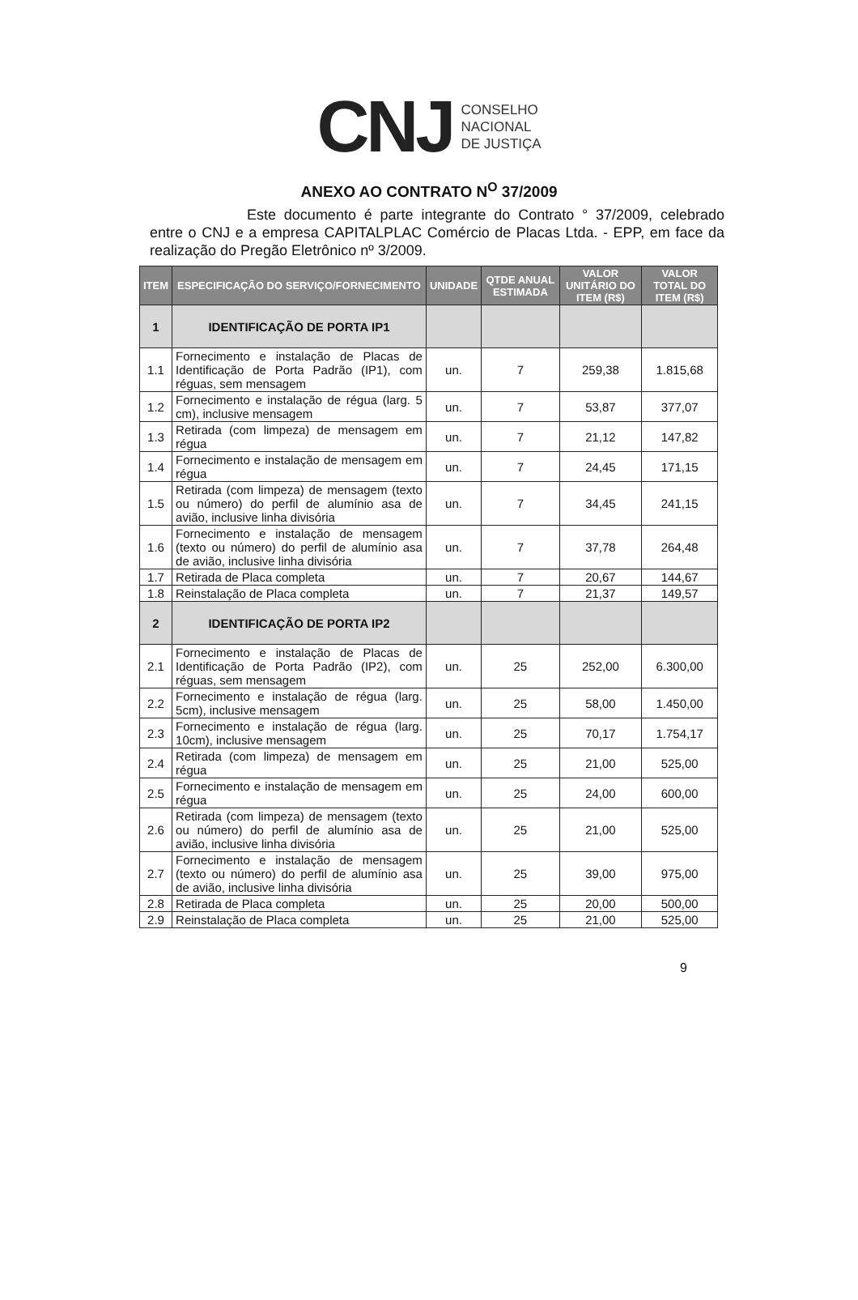CNJ
CONSELHO
NACIONAL
DE JUSTIÇA
ANEXO AO CONTRATO N<sup>O</sup> 37/2009
Este documento é parte integrante do Contrato ° 37/2009, celebrado entre o CNJ e a empresa CAPITALPLAC Comércio de Placas Ltda. - EPP, em face da realização do Pregão Eletrônico nº 3/2009.
| ITEM | ESPECIFICAÇÃO DO SERVIÇO/FORNECIMENTO | UNIDADE | QTDE ANUAL ESTIMADA | VALOR UNITÁRIO DO ITEM (R$) | VALOR TOTAL DO ITEM (R$) |
| --- | --- | --- | --- | --- | --- |
| 1 | IDENTIFICAÇÃO DE PORTA IP1 | | | | |
| 1.1 | Fornecimento e instalação de Placas de Identificação de Porta Padrão (IP1), com réguas, sem mensagem | un. | 7 | 259,38 | 1.815,68 |
| 1.2 | Fornecimento e instalação de régua (larg. 5 cm), inclusive mensagem | un. | 7 | 53,87 | 377,07 |
| 1.3 | Retirada (com limpeza) de mensagem em régua | un. | 7 | 21,12 | 147,82 |
| 1.4 | Fornecimento e instalação de mensagem em régua | un. | 7 | 24,45 | 171,15 |
| 1.5 | Retirada (com limpeza) de mensagem (texto ou número) do perfil de alumínio asa de avião, inclusive linha divisória | un. | 7 | 34,45 | 241,15 |
| 1.6 | Fornecimento e instalação de mensagem (texto ou número) do perfil de alumínio asa de avião, inclusive linha divisória | un. | 7 | 37,78 | 264,48 |
| 1.7 | Retirada de Placa completa | un. | 7 | 20,67 | 144,67 |
| 1.8 | Reinstalação de Placa completa | un. | 7 | 21,37 | 149,57 |
| 2 | IDENTIFICAÇÃO DE PORTA IP2 | | | | |
| 2.1 | Fornecimento e instalação de Placas de Identificação de Porta Padrão (IP2), com réguas, sem mensagem | un. | 25 | 252,00 | 6.300,00 |
| 2.2 | Fornecimento e instalação de régua (larg. 5cm), inclusive mensagem | un. | 25 | 58,00 | 1.450,00 |
| 2.3 | Fornecimento e instalação de régua (larg. 10cm), inclusive mensagem | un. | 25 | 70,17 | 1.754,17 |
| 2.4 | Retirada (com limpeza) de mensagem em régua | un. | 25 | 21,00 | 525,00 |
| 2.5 | Fornecimento e instalação de mensagem em régua | un. | 25 | 24,00 | 600,00 |
| 2.6 | Retirada (com limpeza) de mensagem (texto ou número) do perfil de alumínio asa de avião, inclusive linha divisória | un. | 25 | 21,00 | 525,00 |
| 2.7 | Fornecimento e instalação de mensagem (texto ou número) do perfil de alumínio asa de avião, inclusive linha divisória | un. | 25 | 39,00 | 975,00 |
| 2.8 | Retirada de Placa completa | un. | 25 | 20,00 | 500,00 |
| 2.9 | Reinstalação de Placa completa | un. | 25 | 21,00 | 525,00 |
9